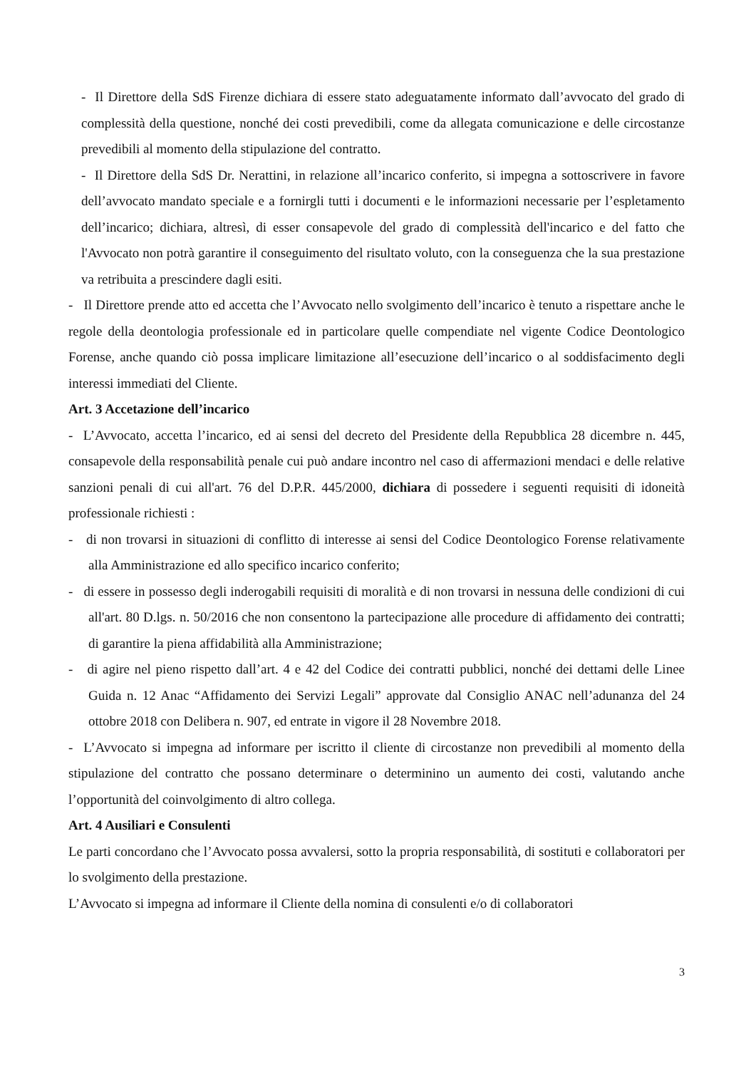- Il Direttore della SdS Firenze dichiara di essere stato adeguatamente informato dall’avvocato del grado di complessità della questione, nonché dei costi prevedibili, come da allegata comunicazione e delle circostanze prevedibili al momento della stipulazione del contratto.
- Il Direttore della SdS Dr. Nerattini, in relazione all’incarico conferito, si impegna a sottoscrivere in favore dell’avvocato mandato speciale e a fornirgli tutti i documenti e le informazioni necessarie per l’espletamento dell’incarico; dichiara, altresì, di esser consapevole del grado di complessità dell'incarico e del fatto che l'Avvocato non potrà garantire il conseguimento del risultato voluto, con la conseguenza che la sua prestazione va retribuita a prescindere dagli esiti.
- Il Direttore prende atto ed accetta che l’Avvocato nello svolgimento dell’incarico è tenuto a rispettare anche le regole della deontologia professionale ed in particolare quelle compendiate nel vigente Codice Deontologico Forense, anche quando ciò possa implicare limitazione all’esecuzione dell’incarico o al soddisfacimento degli interessi immediati del Cliente.
Art. 3 Accetazione dell’incarico
- L’Avvocato, accetta l’incarico, ed ai sensi del decreto del Presidente della Repubblica 28 dicembre n. 445, consapevole della responsabilità penale cui può andare incontro nel caso di affermazioni mendaci e delle relative sanzioni penali di cui all'art. 76 del D.P.R. 445/2000, dichiara di possedere i seguenti requisiti di idoneità professionale richiesti :
- di non trovarsi in situazioni di conflitto di interesse ai sensi del Codice Deontologico Forense relativamente alla Amministrazione ed allo specifico incarico conferito;
- di essere in possesso degli inderogabili requisiti di moralità e di non trovarsi in nessuna delle condizioni di cui all'art. 80 D.lgs. n. 50/2016 che non consentono la partecipazione alle procedure di affidamento dei contratti; di garantire la piena affidabilità alla Amministrazione;
- di agire nel pieno rispetto dall’art. 4 e 42 del Codice dei contratti pubblici, nonché dei dettami delle Linee Guida n. 12 Anac “Affidamento dei Servizi Legali” approvate dal Consiglio ANAC nell’adunanza del 24 ottobre 2018 con Delibera n. 907, ed entrate in vigore il 28 Novembre 2018.
- L’Avvocato si impegna ad informare per iscritto il cliente di circostanze non prevedibili al momento della stipulazione del contratto che possano determinare o determinino un aumento dei costi, valutando anche l’opportunità del coinvolgimento di altro collega.
Art. 4 Ausiliari e Consulenti
Le parti concordano che l’Avvocato possa avvalersi, sotto la propria responsabilità, di sostituti e collaboratori per lo svolgimento della prestazione.
L’Avvocato si impegna ad informare il Cliente della nomina di consulenti e/o di collaboratori
3